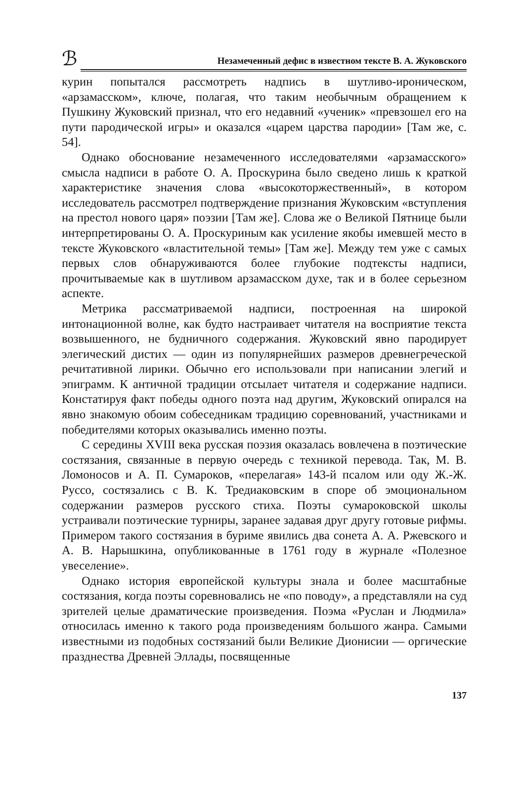ℬ
Незамеченный дефис в известном тексте В. А. Жуковского
курин попытался рассмотреть надпись в шутливо-ироническом, «арзамасском», ключе, полагая, что таким необычным обращением к Пушкину Жуковский признал, что его недавний «ученик» «превзошел его на пути пародической игры» и оказался «царем царства пародии» [Там же, с. 54].
Однако обоснование незамеченного исследователями «арзамасского» смысла надписи в работе О. А. Проскурина было сведено лишь к краткой характеристике значения слова «высокоторжественный», в котором исследователь рассмотрел подтверждение признания Жуковским «вступления на престол нового царя» поэзии [Там же]. Слова же о Великой Пятнице были интерпретированы О. А. Проскуриным как усиление якобы имевшей место в тексте Жуковского «властительной темы» [Там же]. Между тем уже с самых первых слов обнаруживаются более глубокие подтексты надписи, прочитываемые как в шутливом арзамасском духе, так и в более серьезном аспекте.
Метрика рассматриваемой надписи, построенная на широкой интонационной волне, как будто настраивает читателя на восприятие текста возвышенного, не будничного содержания. Жуковский явно пародирует элегический дистих — один из популярнейших размеров древнегреческой речитативной лирики. Обычно его использовали при написании элегий и эпиграмм. К античной традиции отсылает читателя и содержание надписи. Констатируя факт победы одного поэта над другим, Жуковский опирался на явно знакомую обоим собеседникам традицию соревнований, участниками и победителями которых оказывались именно поэты.
С середины XVIII века русская поэзия оказалась вовлечена в поэтические состязания, связанные в первую очередь с техникой перевода. Так, М. В. Ломоносов и А. П. Сумароков, «перелагая» 143-й псалом или оду Ж.-Ж. Руссо, состязались с В. К. Тредиаковским в споре об эмоциональном содержании размеров русского стиха. Поэты сумароковской школы устраивали поэтические турниры, заранее задавая друг другу готовые рифмы. Примером такого состязания в буриме явились два сонета А. А. Ржевского и А. В. Нарышкина, опубликованные в 1761 году в журнале «Полезное увеселение».
Однако история европейской культуры знала и более масштабные состязания, когда поэты соревновались не «по поводу», а представляли на суд зрителей целые драматические произведения. Поэма «Руслан и Людмила» относилась именно к такого рода произведениям большого жанра. Самыми известными из подобных состязаний были Великие Дионисии — оргические празднества Древней Эллады, посвященные
137